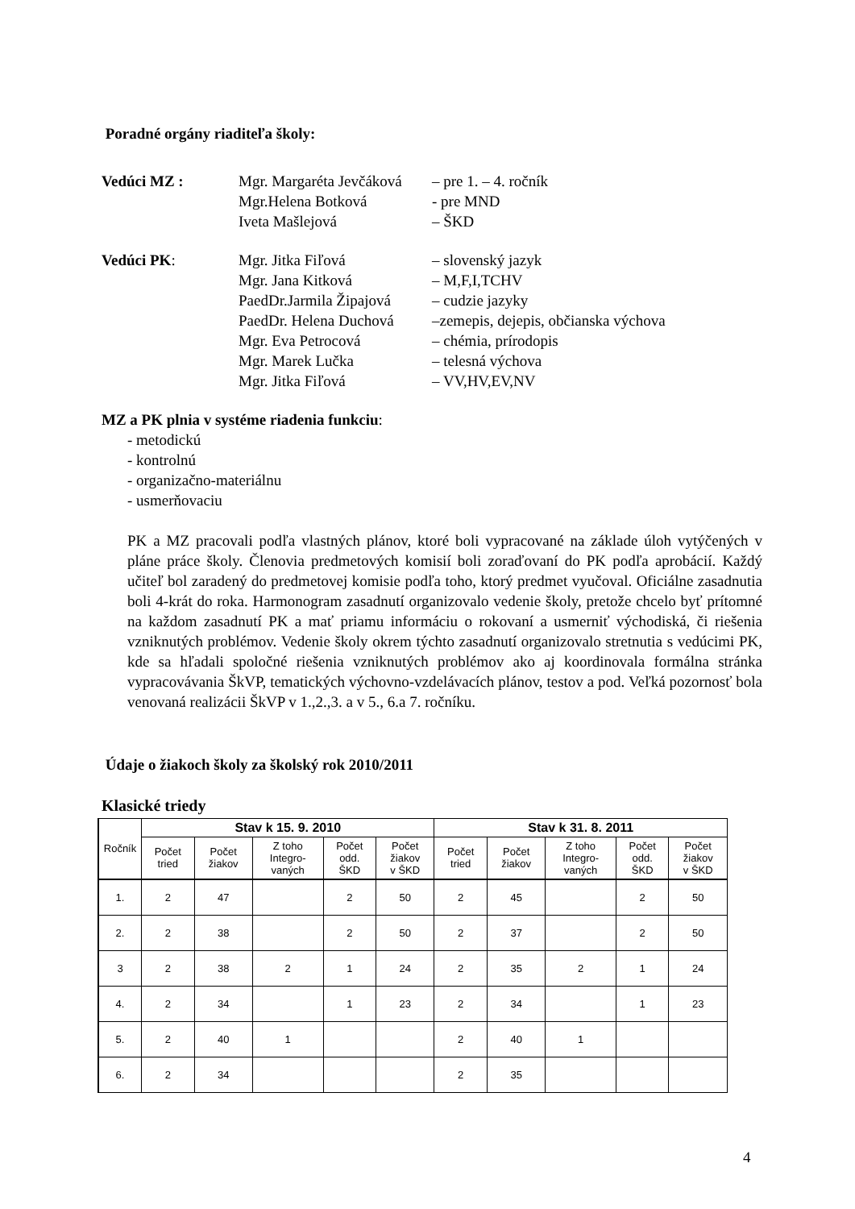Poradné orgány riaditeľa školy:
Vedúci MZ : Mgr. Margaréta Jevčáková – pre 1. – 4. ročník
Mgr.Helena Botková - pre MND
Iveta Mašlejová – ŠKD
Vedúci PK: Mgr. Jitka Fiľová – slovenský jazyk
Mgr. Jana Kitková – M,F,I,TCHV
PaedDr.Jarmila Žipajová – cudzie jazyky
PaedDr. Helena Duchová –zemepis, dejepis, občianska výchova
Mgr. Eva Petrocová – chémia, prírodopis
Mgr. Marek Lučka – telesná výchova
Mgr. Jitka Fiľová – VV,HV,EV,NV
MZ a PK plnia v systéme riadenia funkciu:
- metodickú
- kontrolnú
- organizačno-materiálnu
- usmerňovaciu
PK a MZ pracovali podľa vlastných plánov, ktoré boli vypracované na základe úloh vytýčených v pláne práce školy. Členovia predmetových komisií boli zoraďovaní do PK podľa aprobácií. Každý učiteľ bol zaradený do predmetovej komisie podľa toho, ktorý predmet vyučoval. Oficiálne zasadnutia boli 4-krát do roka. Harmonogram zasadnutí organizovalo vedenie školy, pretože chcelo byť prítomné na každom zasadnutí PK a mať priamu informáciu o rokovaní a usmerniť východiská, či riešenia vzniknutých problémov. Vedenie školy okrem týchto zasadnutí organizovalo stretnutia s vedúcimi PK, kde sa hľadali spoločné riešenia vzniknutých problémov ako aj koordinovala formálna stránka vypracovávania ŠkVP, tematických výchovno-vzdelávacích plánov, testov a pod. Veľká pozornosť bola venovaná realizácii ŠkVP v 1.,2.,3. a v 5., 6.a 7. ročníku.
Údaje o žiakoch školy za školský rok 2010/2011
Klasické triedy
| Ročník | Stav k 15. 9. 2010 | | | | | Stav k 31. 8. 2011 | | | | |
| --- | --- | --- | --- | --- | --- | --- | --- | --- | --- | --- |
| | Počet tried | Počet žiakov | Z toho Integro- vaných | Počet odd. ŠKD | Počet žiakov v ŠKD | Počet tried | Počet žiakov | Z toho Integro- vaných | Počet odd. ŠKD | Počet žiakov v ŠKD |
| 1. | 2 | 47 | | 2 | 50 | 2 | 45 | | 2 | 50 |
| 2. | 2 | 38 | | 2 | 50 | 2 | 37 | | 2 | 50 |
| 3 | 2 | 38 | 2 | 1 | 24 | 2 | 35 | 2 | 1 | 24 |
| 4. | 2 | 34 | | 1 | 23 | 2 | 34 | | 1 | 23 |
| 5. | 2 | 40 | 1 | | | 2 | 40 | 1 | | |
| 6. | 2 | 34 | | | | 2 | 35 | | | |
4